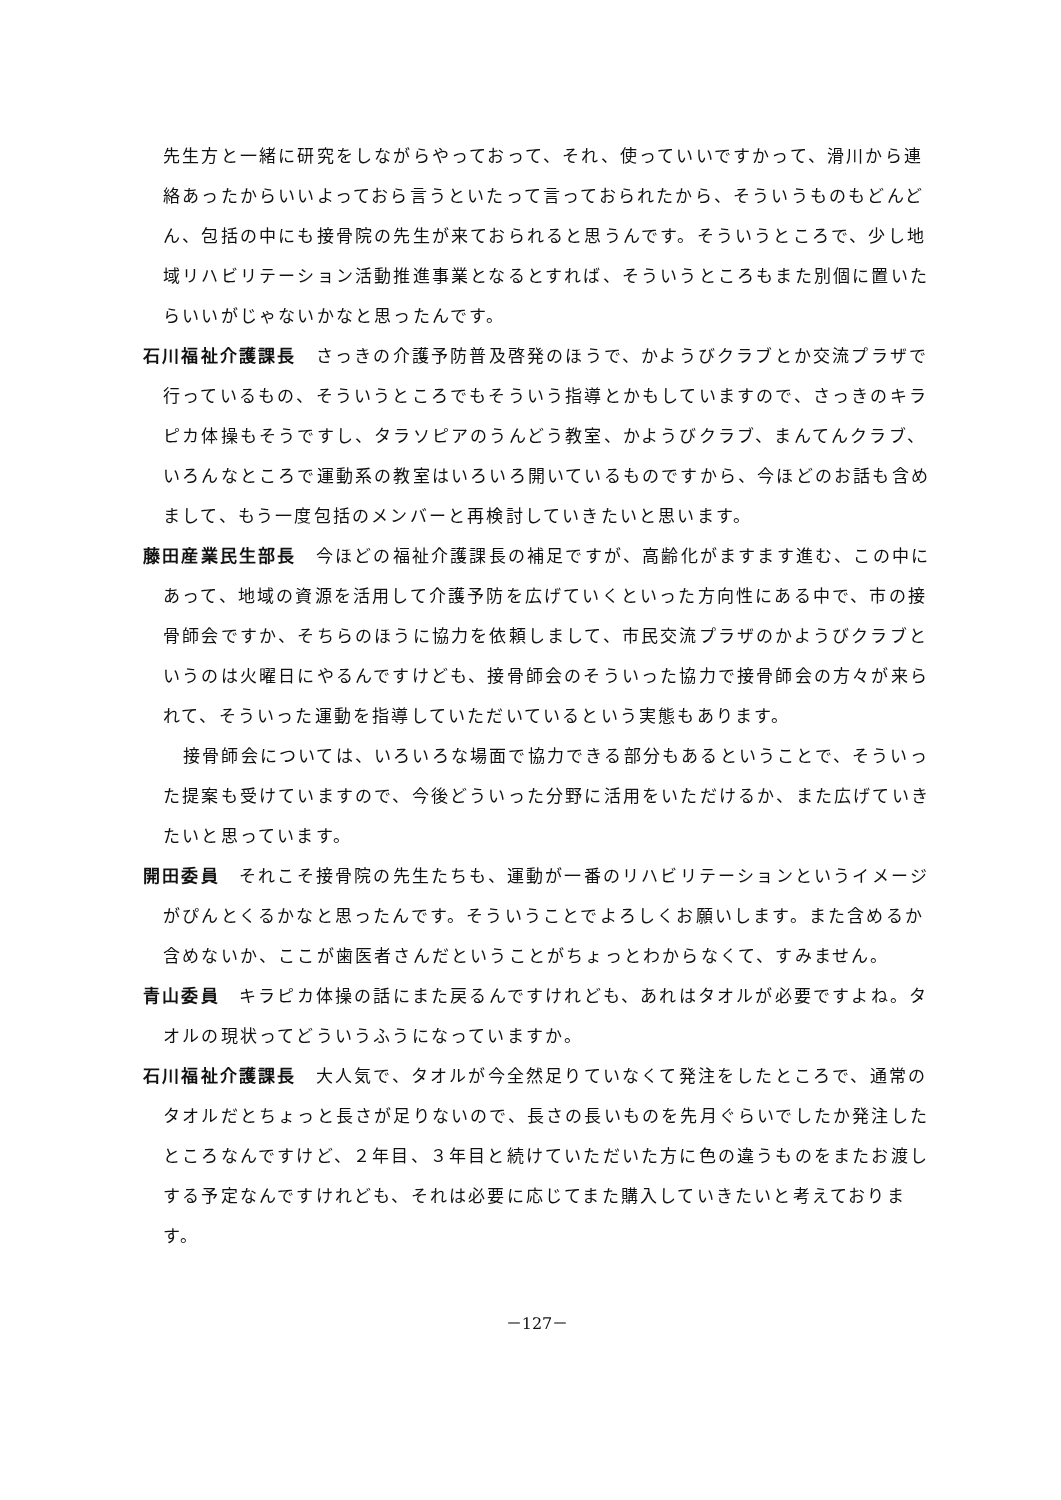先生方と一緒に研究をしながらやっておって、それ、使っていいですかって、滑川から連絡あったからいいよっておら言うといたって言っておられたから、そういうものもどんどん、包括の中にも接骨院の先生が来ておられると思うんです。そういうところで、少し地域リハビリテーション活動推進事業となるとすれば、そういうところもまた別個に置いたらいいがじゃないかなと思ったんです。
石川福祉介護課長　さっきの介護予防普及啓発のほうで、かようびクラブとか交流プラザで行っているもの、そういうところでもそういう指導とかもしていますので、さっきのキラピカ体操もそうですし、タラソピアのうんどう教室、かようびクラブ、まんてんクラブ、いろんなところで運動系の教室はいろいろ開いているものですから、今ほどのお話も含めまして、もう一度包括のメンバーと再検討していきたいと思います。
藤田産業民生部長　今ほどの福祉介護課長の補足ですが、高齢化がますます進む、この中にあって、地域の資源を活用して介護予防を広げていくといった方向性にある中で、市の接骨師会ですか、そちらのほうに協力を依頼しまして、市民交流プラザのかようびクラブというのは火曜日にやるんですけども、接骨師会のそういった協力で接骨師会の方々が来られて、そういった運動を指導していただいているという実態もあります。
接骨師会については、いろいろな場面で協力できる部分もあるということで、そういった提案も受けていますので、今後どういった分野に活用をいただけるか、また広げていきたいと思っています。
開田委員　それこそ接骨院の先生たちも、運動が一番のリハビリテーションというイメージがぴんとくるかなと思ったんです。そういうことでよろしくお願いします。また含めるか含めないか、ここが歯医者さんだということがちょっとわからなくて、すみません。
青山委員　キラピカ体操の話にまた戻るんですけれども、あれはタオルが必要ですよね。タオルの現状ってどういうふうになっていますか。
石川福祉介護課長　大人気で、タオルが今全然足りていなくて発注をしたところで、通常のタオルだとちょっと長さが足りないので、長さの長いものを先月ぐらいでしたか発注したところなんですけど、２年目、３年目と続けていただいた方に色の違うものをまたお渡しする予定なんですけれども、それは必要に応じてまた購入していきたいと考えております。
－127－